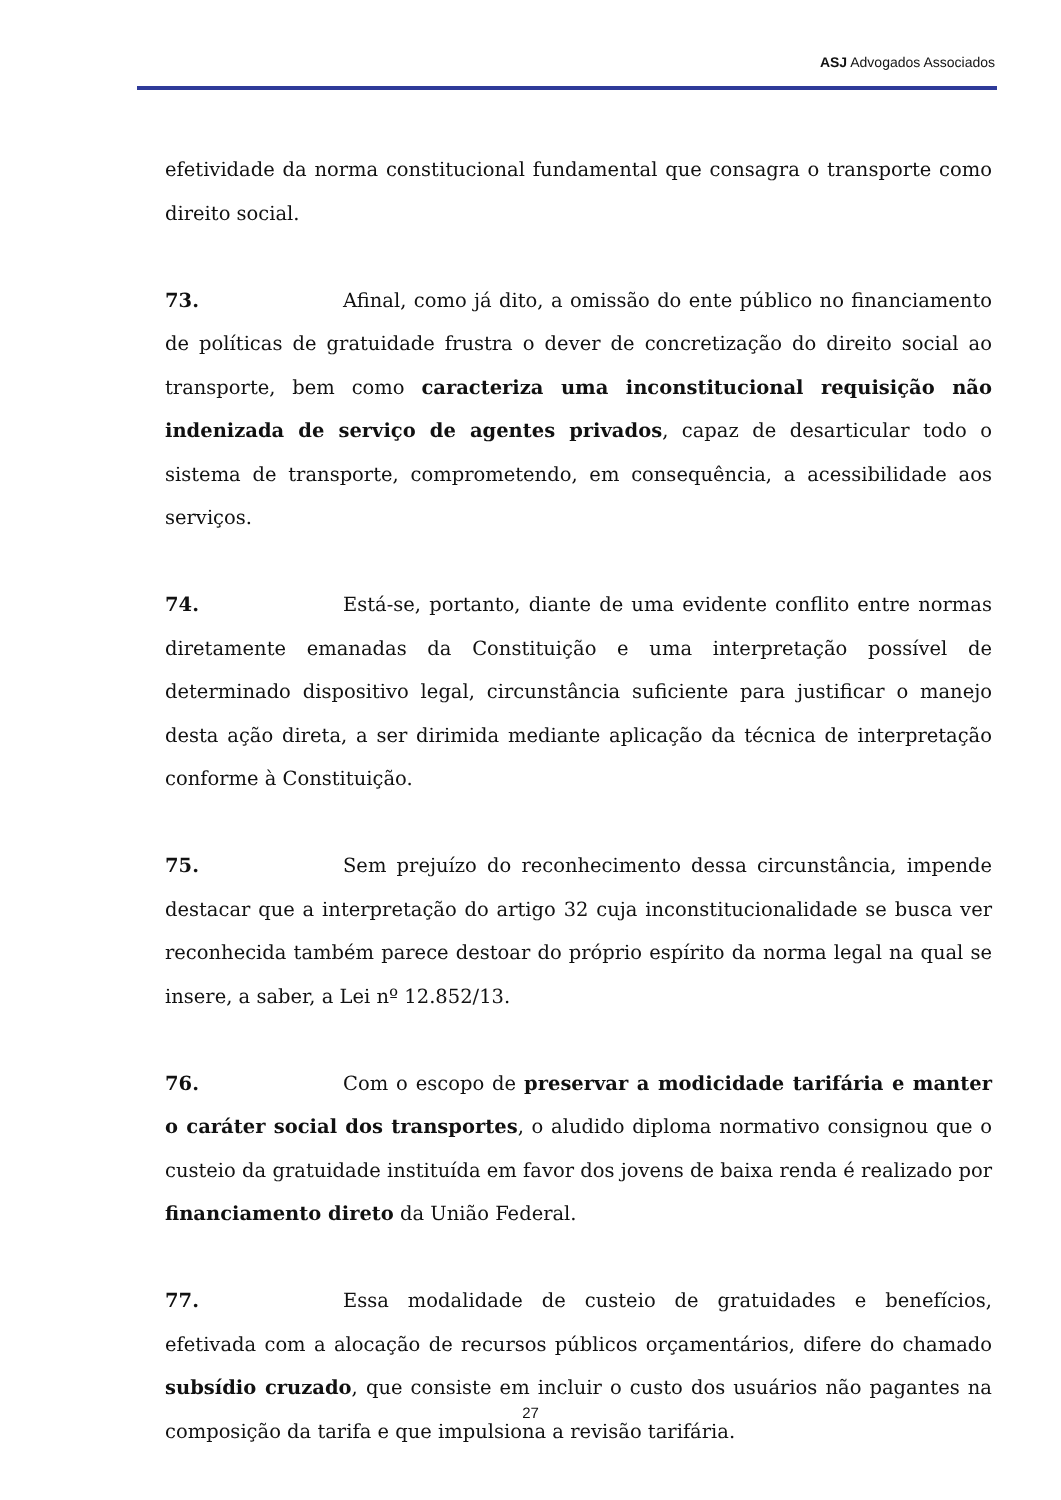ASJ Advogados Associados
efetividade da norma constitucional fundamental que consagra o transporte como direito social.
73. Afinal, como já dito, a omissão do ente público no financiamento de políticas de gratuidade frustra o dever de concretização do direito social ao transporte, bem como caracteriza uma inconstitucional requisição não indenizada de serviço de agentes privados, capaz de desarticular todo o sistema de transporte, comprometendo, em consequência, a acessibilidade aos serviços.
74. Está-se, portanto, diante de uma evidente conflito entre normas diretamente emanadas da Constituição e uma interpretação possível de determinado dispositivo legal, circunstância suficiente para justificar o manejo desta ação direta, a ser dirimida mediante aplicação da técnica de interpretação conforme à Constituição.
75. Sem prejuízo do reconhecimento dessa circunstância, impende destacar que a interpretação do artigo 32 cuja inconstitucionalidade se busca ver reconhecida também parece destoar do próprio espírito da norma legal na qual se insere, a saber, a Lei nº 12.852/13.
76. Com o escopo de preservar a modicidade tarifária e manter o caráter social dos transportes, o aludido diploma normativo consignou que o custeio da gratuidade instituída em favor dos jovens de baixa renda é realizado por financiamento direto da União Federal.
77. Essa modalidade de custeio de gratuidades e benefícios, efetivada com a alocação de recursos públicos orçamentários, difere do chamado subsídio cruzado, que consiste em incluir o custo dos usuários não pagantes na composição da tarifa e que impulsiona a revisão tarifária.
27